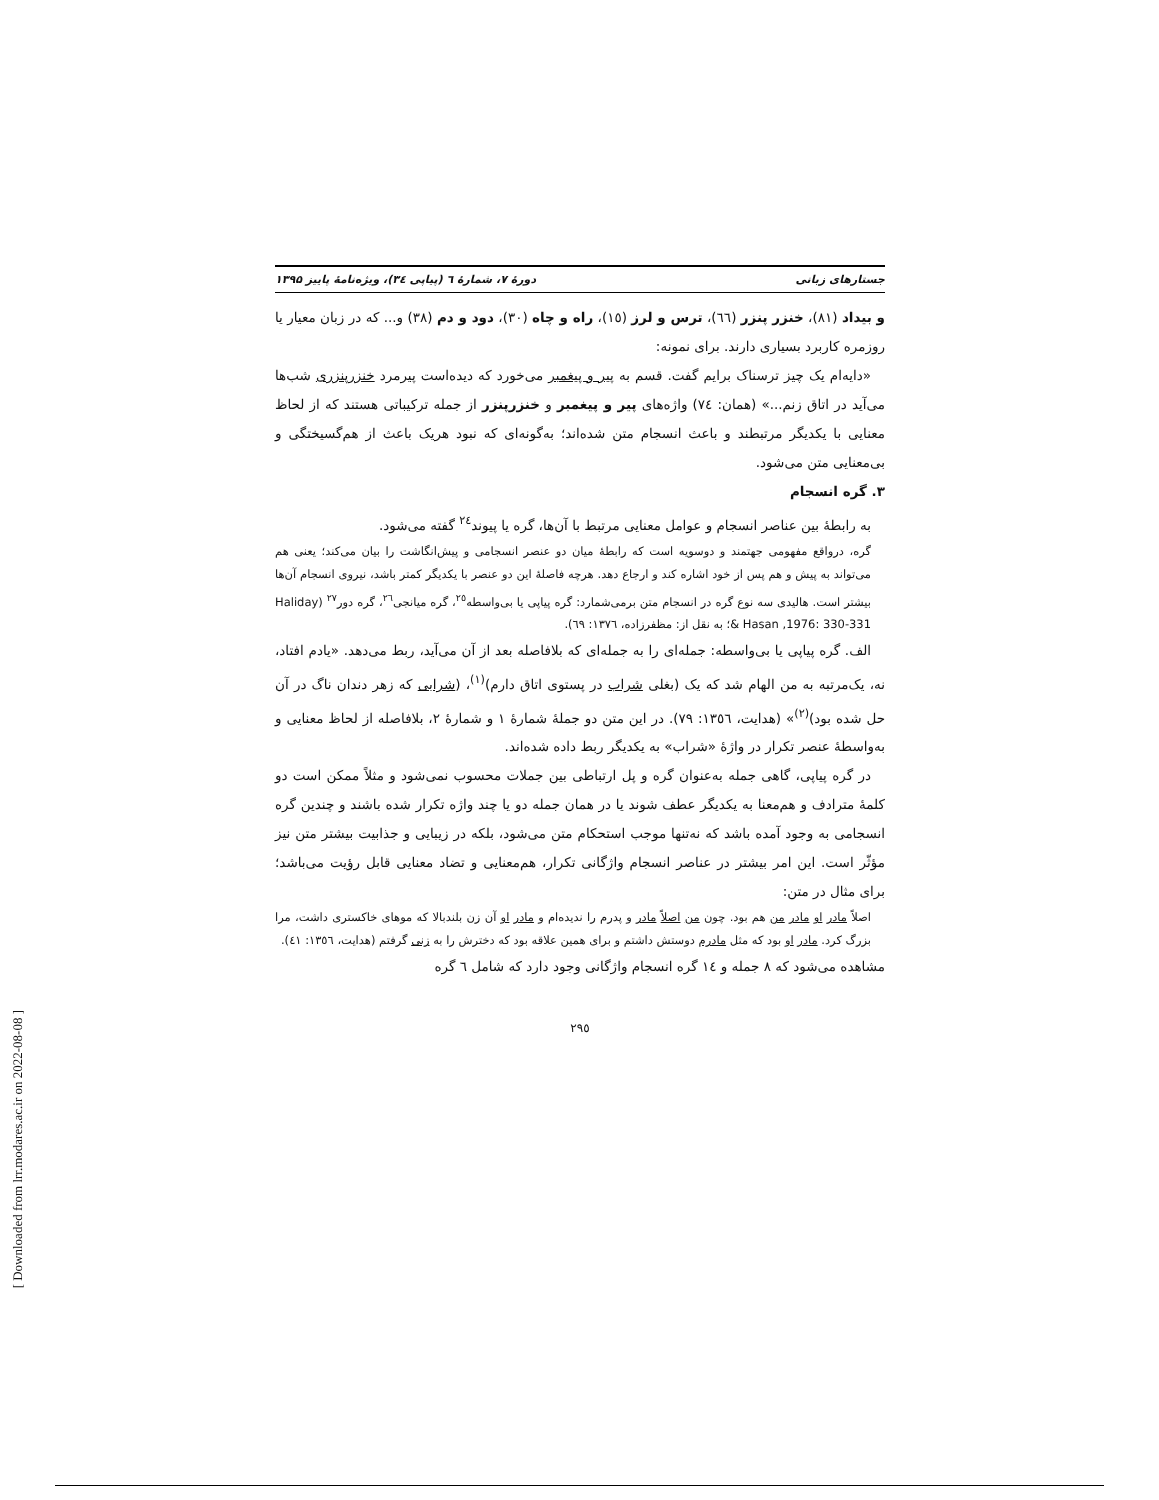جستارهای زبانی دورهٔ ۷، شمارهٔ ٦ (پیاپی ٣٤)، ویژه‌نامهٔ پاییز ۱۳۹۵
و بیداد (٨١)، خنزر پنزر (٦٦)، ترس و لرز (١٥)، راه و چاه (٣٠)، دود و دم (٣٨) و... که در زبان معیار یا روزمره کاربرد بسیاری دارند. برای نمونه:
«دایه‌ام یک چیز ترسناک برایم گفت. قسم به پیر و پیغمبر می‌خورد که دیده‌است پیرمرد خنزرپنزری شب‌ها می‌آید در اتاق زنم...» (همان: ٧٤) واژه‌های پیر و پیغمبر و خنزرپنزر از جمله ترکیباتی هستند که از لحاظ معنایی با یکدیگر مرتبطند و باعث انسجام متن شده‌اند؛ به‌گونه‌ای که نبود هریک باعث از هم‌گسیختگی و بی‌معنایی متن می‌شود.
٣. گره انسجام
به رابطهٔ بین عناصر انسجام و عوامل معنایی مرتبط با آن‌ها، گره یا پیوند<sup>٢٤</sup> گفته می‌شود.
گره، درواقع مفهومی جهتمند و دوسویه است که رابطهٔ میان دو عنصر انسجامی و پیش‌انگاشت را بیان می‌کند؛ یعنی هم می‌تواند به پیش و هم پس از خود اشاره کند و ارجاع دهد. هرچه فاصلهٔ این دو عنصر با یکدیگر کمتر باشد، نیروی انسجام آن‌ها بیشتر است. هالیدی سه نوع گره در انسجام متن برمی‌شمارد: گره پیاپی یا بی‌واسطه<sup>٢٥</sup>، گره میانجی<sup>٢٦</sup>، گره دور<sup>٢٧</sup> (Haliday & Hasan ,1976: 330-331؛ به نقل از: مظفرزاده، ١٣٧٦: ٦٩).
الف. گره پیاپی یا بی‌واسطه: جمله‌ای را به جمله‌ای که بلافاصله بعد از آن می‌آید، ربط می‌دهد. «یادم افتاد، نه، یک‌مرتبه به من الهام شد که یک (بغلی شراب در پستوی اتاق دارم)<sup>(١)</sup>، (شرابی که زهر دندان ناگ در آن حل شده بود)<sup>(٢)</sup>» (هدایت، ١٣٥٦: ٧٩). در این متن دو جملهٔ شمارهٔ ١ و شمارهٔ ٢، بلافاصله از لحاظ معنایی و به‌واسطهٔ عنصر تکرار در واژهٔ «شراب» به یکدیگر ربط داده شده‌اند.
در گره پیاپی، گاهی جمله به‌عنوان گره و پل ارتباطی بین جملات محسوب نمی‌شود و مثلاً ممکن است دو کلمهٔ مترادف و هم‌معنا به یکدیگر عطف شوند یا در همان جمله دو یا چند واژه تکرار شده باشند و چندین گره انسجامی به وجود آمده باشد که نه‌تنها موجب استحکام متن می‌شود، بلکه در زیبایی و جذابیت بیشتر متن نیز مؤثّر است. این امر بیشتر در عناصر انسجام واژگانی تکرار، هم‌معنایی و تضاد معنایی قابل رؤیت می‌باشد؛ برای مثال در متن:
اصلاً مادر او مادر من هم بود. چون من اصلاً مادر و پدرم را ندیده‌ام و مادر او آن زن بلندبالا که موهای خاکستری داشت، مرا بزرگ کرد. مادر او بود که مثل مادرم دوستش داشتم و برای همین علاقه بود که دخترش را به زنی گرفتم (هدایت، ١٣٥٦: ٤١).
مشاهده می‌شود که ٨ جمله و ١٤ گره انسجام واژگانی وجود دارد که شامل ٦ گره
٢٩٥
[ Downloaded from lrr.modares.ac.ir on 2022-08-08 ]